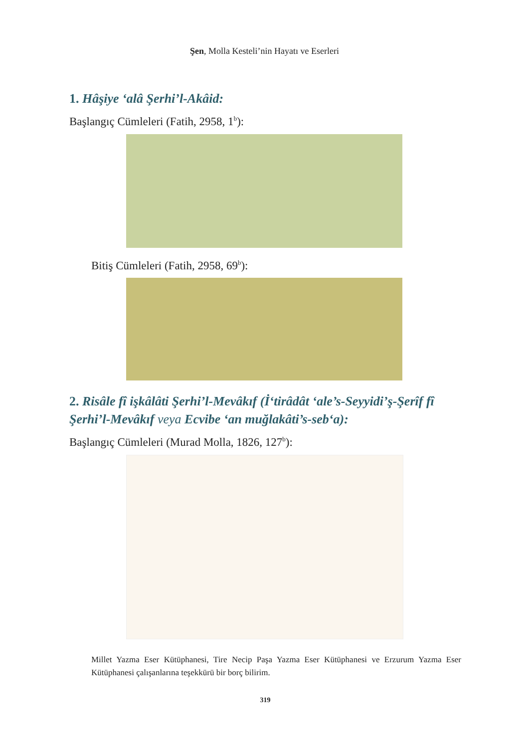Şen, Molla Kesteli’nin Hayatı ve Eserleri
1. Hâşiye ‘alâ Şerhi’l-Akâid:
Başlangıç Cümleleri (Fatih, 2958, 1<sup>b</sup>):
Bitiş Cümleleri (Fatih, 2958, 69<sup>b</sup>):
2. Risâle fî işkâlâti Şerhi’l-Mevâkıf (İ‘tirâdât ‘ale’s-Seyyidi’ş-Şerîf fî Şerhi’l-Mevâkıf veya Ecvibe ‘an muğlakâti’s-seb‘a):
Başlangıç Cümleleri (Murad Molla, 1826, 127<sup>b</sup>):
Millet Yazma Eser Kütüphanesi, Tire Necip Paşa Yazma Eser Kütüphanesi ve Erzurum Yazma Eser Kütüphanesi çalışanlarına teşekkürü bir borç bilirim.
319